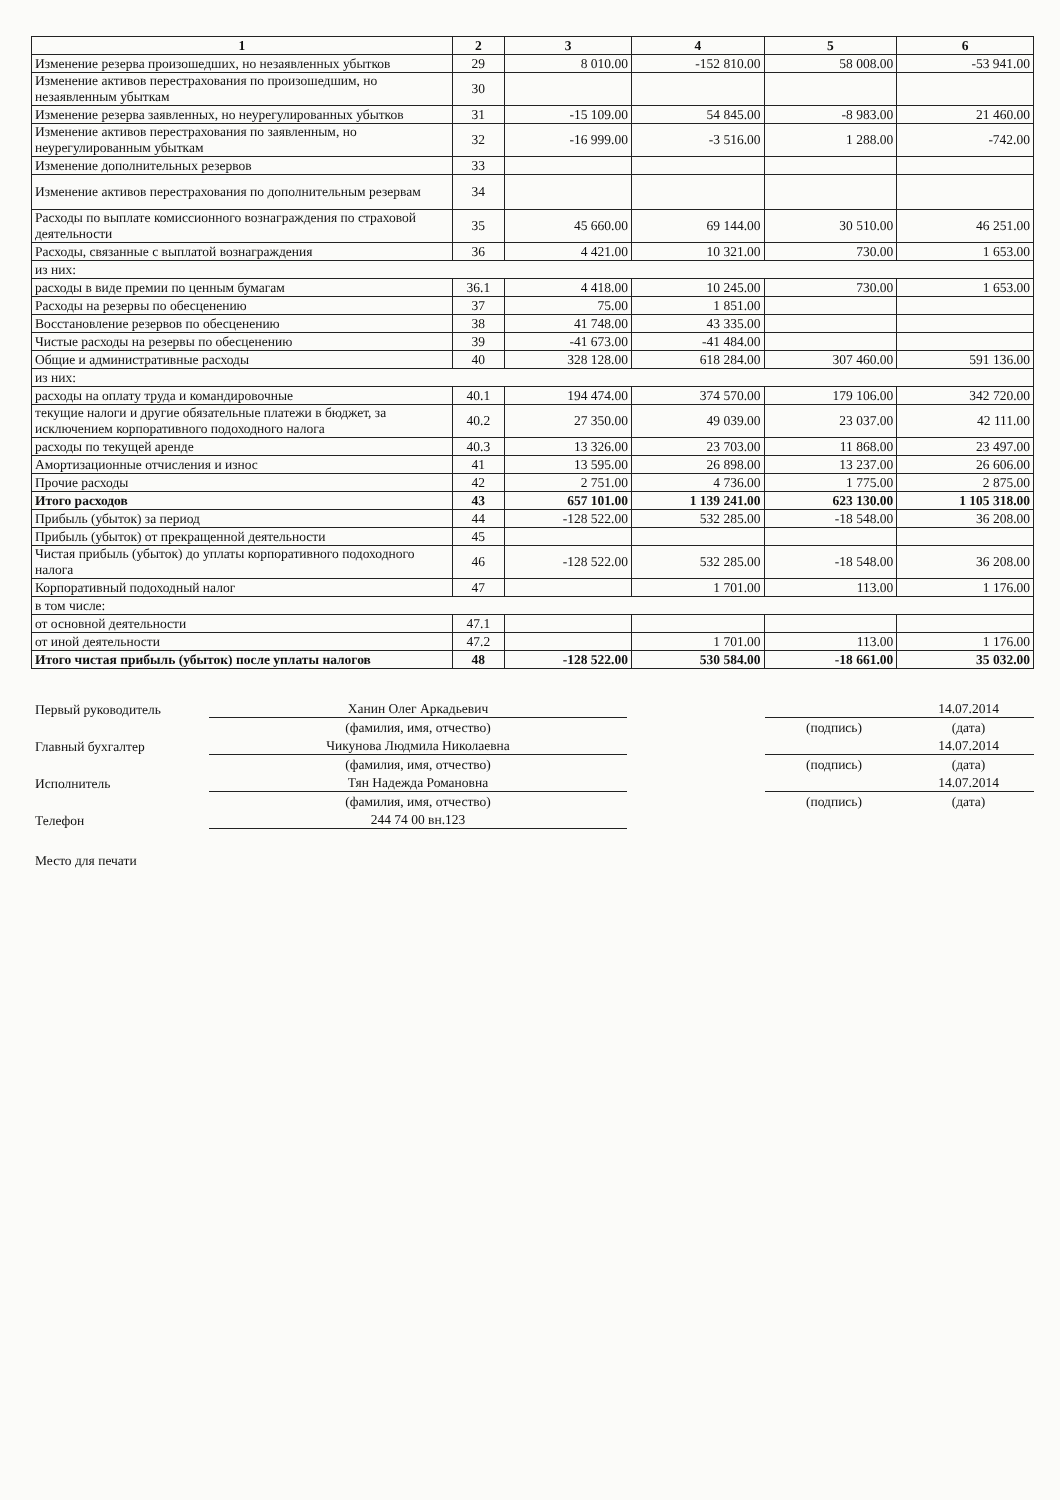| 1 | 2 | 3 | 4 | 5 | 6 |
| --- | --- | --- | --- | --- | --- |
| Изменение резерва произошедших, но незаявленных убытков | 29 | 8 010.00 | -152 810.00 | 58 008.00 | -53 941.00 |
| Изменение активов перестрахования по произошедшим, но незаявленным убыткам | 30 | | | | |
| Изменение резерва заявленных, но неурегулированных убытков | 31 | -15 109.00 | 54 845.00 | -8 983.00 | 21 460.00 |
| Изменение активов перестрахования по заявленным, но неурегулированным убыткам | 32 | -16 999.00 | -3 516.00 | 1 288.00 | -742.00 |
| Изменение дополнительных резервов | 33 | | | | |
| Изменение активов перестрахования по дополнительным резервам | 34 | | | | |
| Расходы по выплате комиссионного вознаграждения по страховой деятельности | 35 | 45 660.00 | 69 144.00 | 30 510.00 | 46 251.00 |
| Расходы, связанные с выплатой вознаграждения | 36 | 4 421.00 | 10 321.00 | 730.00 | 1 653.00 |
| из них: | | | | | |
| расходы в виде премии по ценным бумагам | 36.1 | 4 418.00 | 10 245.00 | 730.00 | 1 653.00 |
| Расходы на резервы по обесценению | 37 | 75.00 | 1 851.00 | | |
| Восстановление резервов по обесценению | 38 | 41 748.00 | 43 335.00 | | |
| Чистые расходы на резервы по обесценению | 39 | -41 673.00 | -41 484.00 | | |
| Общие и административные расходы | 40 | 328 128.00 | 618 284.00 | 307 460.00 | 591 136.00 |
| из них: | | | | | |
| расходы на оплату труда и командировочные | 40.1 | 194 474.00 | 374 570.00 | 179 106.00 | 342 720.00 |
| текущие налоги и другие обязательные платежи в бюджет, за исключением корпоративного подоходного налога | 40.2 | 27 350.00 | 49 039.00 | 23 037.00 | 42 111.00 |
| расходы по текущей аренде | 40.3 | 13 326.00 | 23 703.00 | 11 868.00 | 23 497.00 |
| Амортизационные отчисления и износ | 41 | 13 595.00 | 26 898.00 | 13 237.00 | 26 606.00 |
| Прочие расходы | 42 | 2 751.00 | 4 736.00 | 1 775.00 | 2 875.00 |
| Итого расходов | 43 | 657 101.00 | 1 139 241.00 | 623 130.00 | 1 105 318.00 |
| Прибыль (убыток) за период | 44 | -128 522.00 | 532 285.00 | -18 548.00 | 36 208.00 |
| Прибыль (убыток) от прекращенной деятельности | 45 | | | | |
| Чистая прибыль (убыток) до уплаты корпоративного подоходного налога | 46 | -128 522.00 | 532 285.00 | -18 548.00 | 36 208.00 |
| Корпоративный подоходный налог | 47 | | 1 701.00 | 113.00 | 1 176.00 |
| в том числе: | | | | | |
| от основной деятельности | 47.1 | | | | |
| от иной деятельности | 47.2 | | 1 701.00 | 113.00 | 1 176.00 |
| Итого чистая прибыль (убыток) после уплаты налогов | 48 | -128 522.00 | 530 584.00 | -18 661.00 | 35 032.00 |
| Первый руководитель | Ханин Олег Аркадьевич | | | 14.07.2014 |
| | (фамилия, имя, отчество) | | (подпись) | (дата) |
| Главный бухгалтер | Чикунова Людмила Николаевна | | | 14.07.2014 |
| | (фамилия, имя, отчество) | | (подпись) | (дата) |
| Исполнитель | Тян Надежда Романовна | | | 14.07.2014 |
| | (фамилия, имя, отчество) | | (подпись) | (дата) |
| Телефон | 244 74 00 вн.123 | | | |
| Место для печати | | | | |